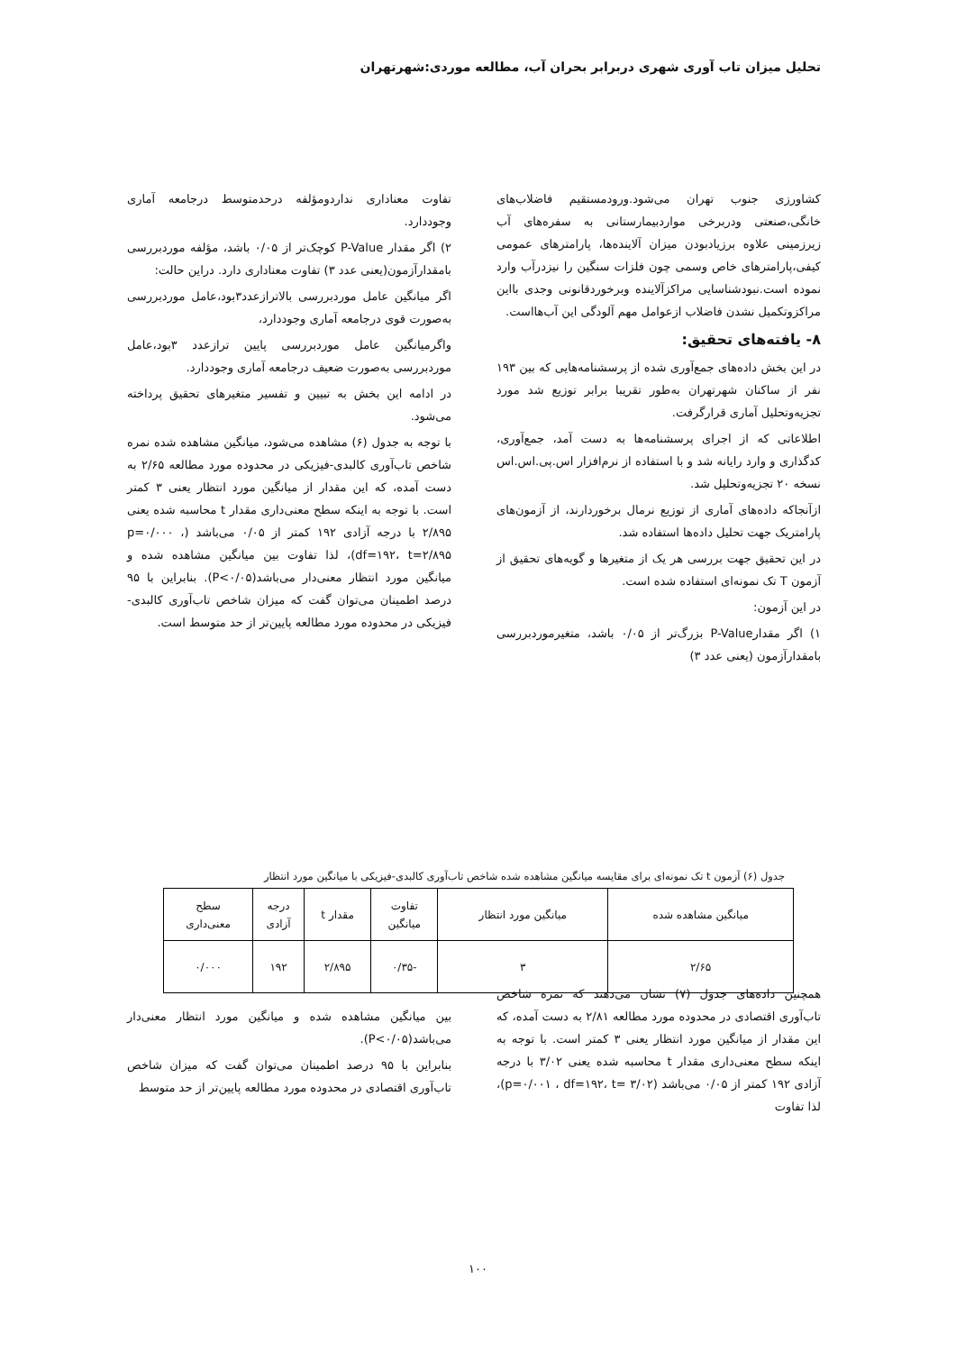تحلیل میزان تاب آوری شهری دربرابر بحران آب، مطالعه موردی:شهرتهران
کشاورزی جنوب تهران می‌شود.ورودمستقیم فاضلاب‌های خانگی،صنعتی ودربرخی مواردبیمارستانی به سفره‌های آب زیرزمینی علاوه برزیادبودن میزان آلاینده‌ها، پارامترهای عمومی کیفی،پارامترهای خاص وسمی چون فلزات سنگین را نیزدرآب وارد نموده است.نبودشناسایی مراکزآلاینده وبرخوردقانونی وجدی بااین مراکزوتکمیل نشدن فاضلاب ازعوامل مهم آلودگی این آب‌هااست.
۸- یافته‌های تحقیق:
در این بخش داده‌های جمع‌آوری شده از پرسشنامه‌هایی که بین ۱۹۳ نفر از ساکنان شهرتهران به‌طور تقریبا برابر توزیع شد مورد تجزیه‌وتحلیل آماری قرارگرفت.
اطلاعاتی که از اجرای پرسشنامه‌ها به دست آمد، جمع‌آوری، کدگذاری و وارد رایانه شد و با استفاده از نرم‌افزار اس.پی.اس.اس نسخه ۲۰ تجزیه‌وتحلیل شد.
ازآنجاکه داده‌های آماری از توزیع نرمال برخوردارند، از آزمون‌های پارامتریک جهت تحلیل داده‌ها استفاده شد.
در این تحقیق جهت بررسی هر یک از متغیرها و گویه‌های تحقیق از آزمون T تک نمونه‌ای استفاده شده است.
در این آزمون:
۱) اگر مقدارP-Value بزرگ‌تر از ۰/۰۵ باشد، متغیرموردبررسی بامقدارآزمون (یعنی عدد ۳)
تفاوت معناداری نداردومؤلفه درحدمتوسط درجامعه آماری وجوددارد.
۲) اگر مقدار P-Value کوچک‌تر از ۰/۰۵ باشد، مؤلفه موردبررسی بامقدارآزمون(یعنی عدد ۳) تفاوت معناداری دارد. دراین حالت:
اگر میانگین عامل موردبررسی بالاترازعدد۳بود،عامل موردبررسی به‌صورت قوی درجامعه آماری وجوددارد،
واگرمیانگین عامل موردبررسی پایین ترازعدد ۳بود،عامل موردبررسی به‌صورت ضعیف درجامعه آماری وجوددارد.
در ادامه این بخش به تبیین و تفسیر متغیرهای تحقیق پرداخته می‌شود.
با توجه به جدول (۶) مشاهده می‌شود، میانگین مشاهده شده نمره شاخص تاب‌آوری کالبدی-فیزیکی در محدوده مورد مطالعه ۲/۶۵ به دست آمده، که این مقدار از میانگین مورد انتظار یعنی ۳ کمتر است. با توجه به اینکه سطح معنی‌داری مقدار t محاسبه شده یعنی ۲/۸۹۵ با درجه آزادی ۱۹۲ کمتر از ۰/۰۵ می‌باشد (p=۰/۰۰۰ ، df=۱۹۲، t=۲/۸۹۵)، لذا تفاوت بین میانگین مشاهده شده و میانگین مورد انتظار معنی‌دار می‌باشد(P<۰/۰۵). بنابراین با ۹۵ درصد اطمینان می‌توان گفت که میزان شاخص تاب‌آوری کالبدی-فیزیکی در محدوده مورد مطالعه پایین‌تر از حد متوسط است.
جدول (۶) آزمون t تک نمونه‌ای برای مقایسه میانگین مشاهده شده شاخص تاب‌آوری کالبدی-فیزیکی با میانگین مورد انتظار
| میانگین مشاهده شده | میانگین مورد انتظار | تفاوت میانگین | مقدار t | درجه آزادی | سطح معنی‌داری |
| --- | --- | --- | --- | --- | --- |
| ۲/۶۵ | ۳ | -۰/۳۵ | ۲/۸۹۵ | ۱۹۲ | ۰/۰۰۰ |
همچنین داده‌های جدول (۷) نشان می‌دهند که نمره شاخص تاب‌آوری اقتصادی در محدوده مورد مطالعه ۲/۸۱ به دست آمده، که این مقدار از میانگین مورد انتظار یعنی ۳ کمتر است. با توجه به اینکه سطح معنی‌داری مقدار t محاسبه شده یعنی ۳/۰۲ با درجه آزادی ۱۹۲ کمتر از ۰/۰۵ می‌باشد (p=۰/۰۰۱ ، df=۱۹۲، t= ۳/۰۲)، لذا تفاوت
بین میانگین مشاهده شده و میانگین مورد انتظار معنی‌دار می‌باشد(P<۰/۰۵).
بنابراین با ۹۵ درصد اطمینان می‌توان گفت که میزان شاخص تاب‌آوری اقتصادی در محدوده مورد مطالعه پایین‌تر از حد متوسط
۱۰۰